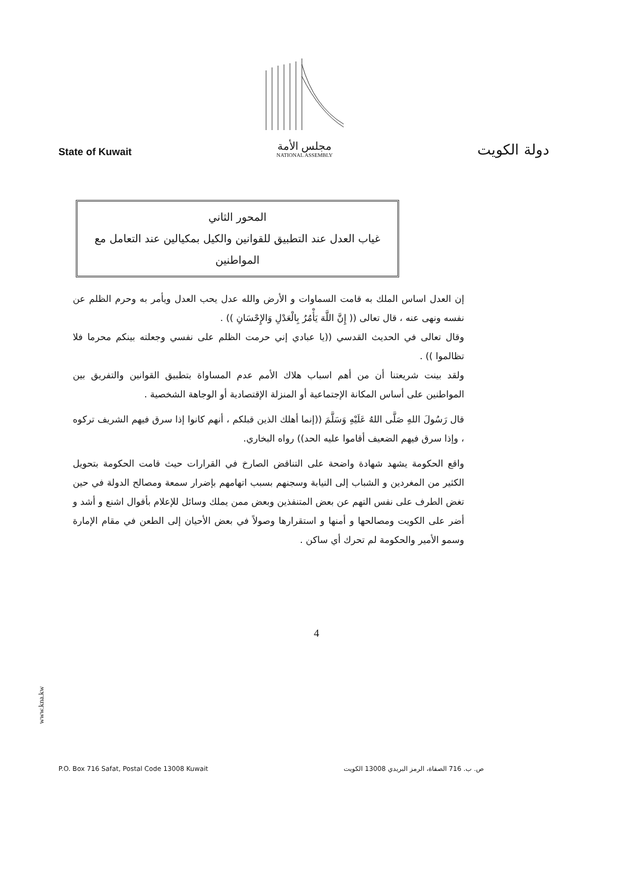State of Kuwait
مجلس الأمة
NATIONAL ASSEMBLY
دولة الكويت
المحور الثاني
غياب العدل عند التطبيق للقوانين والكيل بمكيالين عند التعامل مع المواطنين
إن العدل اساس الملك به قامت السماوات و الأرض والله عدل يحب العدل ويأمر به وحرم الظلم عن نفسه ونهى عنه ، قال تعالى (( إِنَّ اللَّهَ يَأْمُرُ بِالْعَدْلِ وَالإِحْسَانِ )) .
وقال تعالى في الحديث القدسي ((يا عبادي إني حرمت الظلم على نفسي وجعلته بينكم محرما فلا تظالموا )) .
ولقد بينت شريعتنا أن من أهم اسباب هلاك الأمم عدم المساواة بتطبيق القوانين والتفريق بين المواطنين على أساس المكانة الإجتماعية أو المنزلة الإقتصادية أو الوجاهة الشخصية .
قال رَسُولَ اللهِ صَلَّى اللهُ عَلَيْهِ وَسَلَّمَ ((إنما أهلك الذين قبلكم ، أنهم كانوا إذا سرق فيهم الشريف تركوه ، وإذا سرق فيهم الضعيف أقاموا عليه الحد)) رواه البخاري.
واقع الحكومة يشهد شهادة واضحة على التناقض الصارخ في القرارات حيث قامت الحكومة بتحويل الكثير من المغردين و الشباب إلى النيابة وسجنهم بسبب اتهامهم بإضرار سمعة ومصالح الدولة في حين تغض الطرف على نفس التهم عن بعض المتنفذين وبعض ممن يملك وسائل للإعلام بأقوال اشنع و أشد و أضر على الكويت ومصالحها و أمنها و استقرارها وصولاً في بعض الأحيان إلى الطعن في مقام الإمارة وسمو الأمير والحكومة لم تحرك أي ساكن .
4
www.kna.kw
P.O. Box 716 Safat, Postal Code 13008 Kuwait ص. ب. 716 الصفاة، الرمز البريدي 13008 الكويت